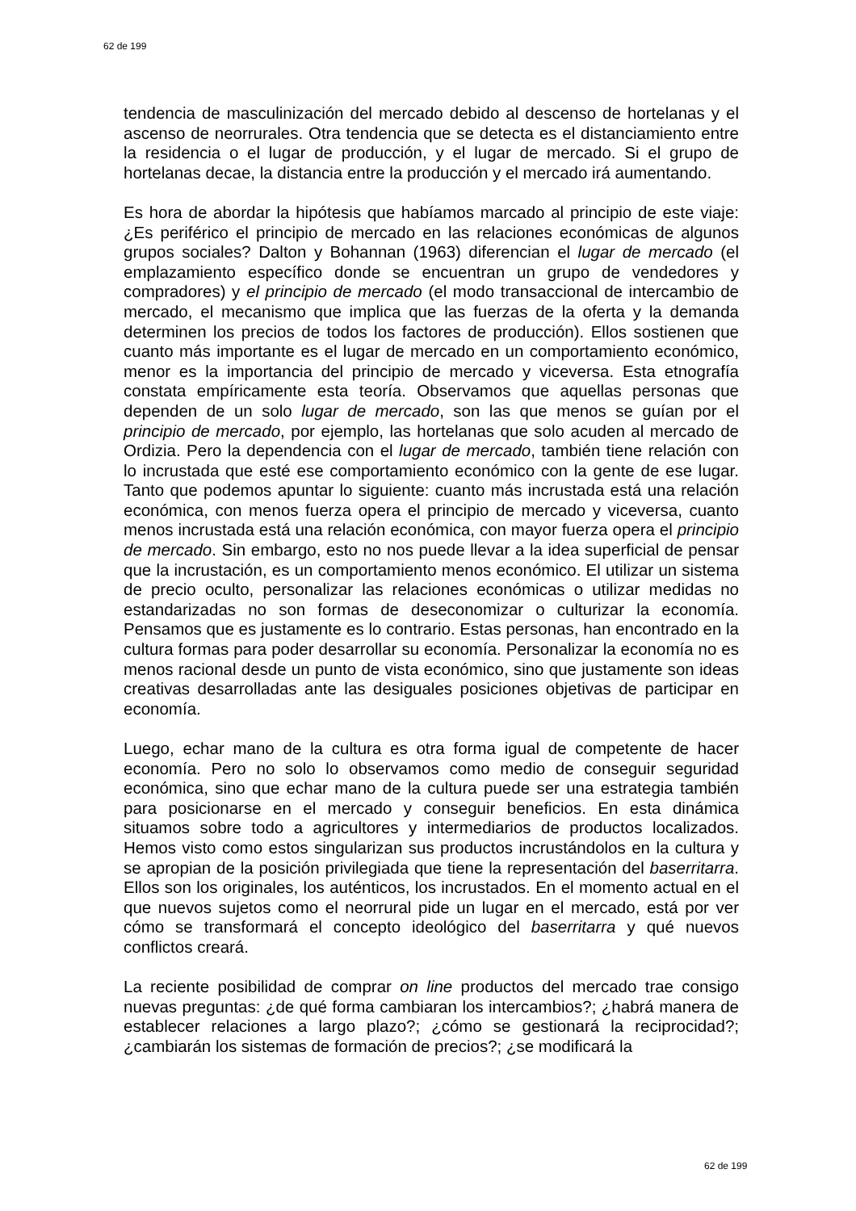62 de 199
tendencia de masculinización del mercado debido al descenso de hortelanas y el ascenso de neorrurales. Otra tendencia que se detecta es el distanciamiento entre la residencia o el lugar de producción, y el lugar de mercado. Si el grupo de hortelanas decae, la distancia entre la producción y el mercado irá aumentando.
Es hora de abordar la hipótesis que habíamos marcado al principio de este viaje: ¿Es periférico el principio de mercado en las relaciones económicas de algunos grupos sociales? Dalton y Bohannan (1963) diferencian el lugar de mercado (el emplazamiento específico donde se encuentran un grupo de vendedores y compradores) y el principio de mercado (el modo transaccional de intercambio de mercado, el mecanismo que implica que las fuerzas de la oferta y la demanda determinen los precios de todos los factores de producción). Ellos sostienen que cuanto más importante es el lugar de mercado en un comportamiento económico, menor es la importancia del principio de mercado y viceversa. Esta etnografía constata empíricamente esta teoría. Observamos que aquellas personas que dependen de un solo lugar de mercado, son las que menos se guían por el principio de mercado, por ejemplo, las hortelanas que solo acuden al mercado de Ordizia. Pero la dependencia con el lugar de mercado, también tiene relación con lo incrustada que esté ese comportamiento económico con la gente de ese lugar. Tanto que podemos apuntar lo siguiente: cuanto más incrustada está una relación económica, con menos fuerza opera el principio de mercado y viceversa, cuanto menos incrustada está una relación económica, con mayor fuerza opera el principio de mercado. Sin embargo, esto no nos puede llevar a la idea superficial de pensar que la incrustación, es un comportamiento menos económico. El utilizar un sistema de precio oculto, personalizar las relaciones económicas o utilizar medidas no estandarizadas no son formas de deseconomizar o culturizar la economía. Pensamos que es justamente es lo contrario. Estas personas, han encontrado en la cultura formas para poder desarrollar su economía. Personalizar la economía no es menos racional desde un punto de vista económico, sino que justamente son ideas creativas desarrolladas ante las desiguales posiciones objetivas de participar en economía.
Luego, echar mano de la cultura es otra forma igual de competente de hacer economía. Pero no solo lo observamos como medio de conseguir seguridad económica, sino que echar mano de la cultura puede ser una estrategia también para posicionarse en el mercado y conseguir beneficios. En esta dinámica situamos sobre todo a agricultores y intermediarios de productos localizados. Hemos visto como estos singularizan sus productos incrustándolos en la cultura y se apropian de la posición privilegiada que tiene la representación del baserritarra. Ellos son los originales, los auténticos, los incrustados. En el momento actual en el que nuevos sujetos como el neorrural pide un lugar en el mercado, está por ver cómo se transformará el concepto ideológico del baserritarra y qué nuevos conflictos creará.
La reciente posibilidad de comprar on line productos del mercado trae consigo nuevas preguntas: ¿de qué forma cambiaran los intercambios?; ¿habrá manera de establecer relaciones a largo plazo?; ¿cómo se gestionará la reciprocidad?; ¿cambiarán los sistemas de formación de precios?; ¿se modificará la
62 de 199